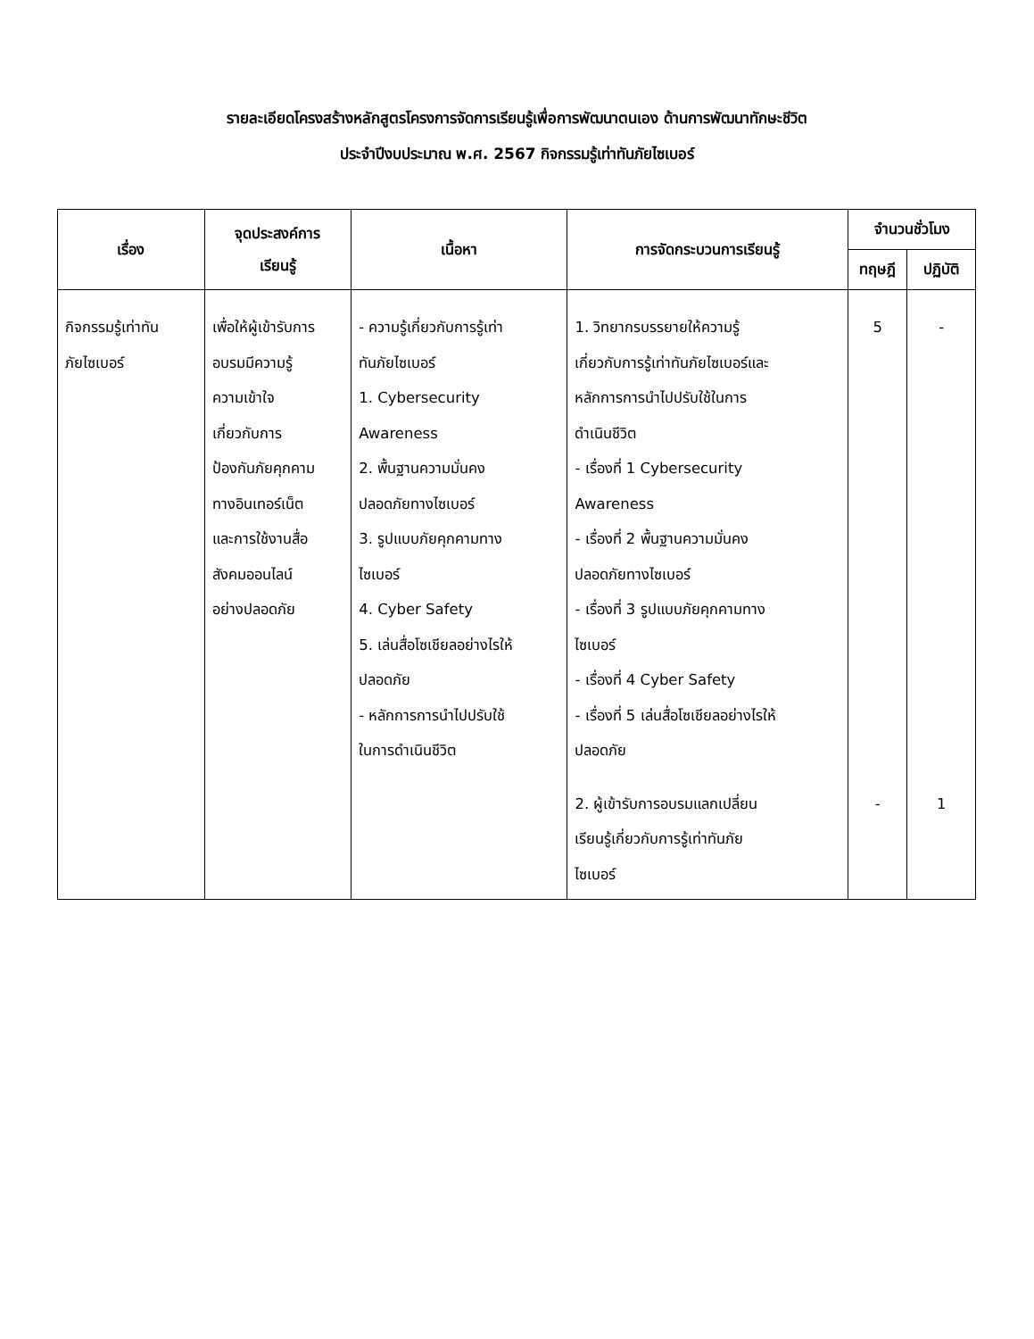รายละเอียดโครงสร้างหลักสูตรโครงการจัดการเรียนรู้เพื่อการพัฒนาตนเอง ด้านการพัฒนาทักษะชีวิต
ประจำปีงบประมาณ พ.ศ. 2567 กิจกรรมรู้เท่าทันภัยไซเบอร์
| เรื่อง | จุดประสงค์การ เรียนรู้ | เนื้อหา | การจัดกระบวนการเรียนรู้ | จำนวนชั่วโมง | |
| --- | --- | --- | --- | --- | --- |
| | | | | ทฤษฎี | ปฏิบัติ |
| กิจกรรมรู้เท่าทัน ภัยไซเบอร์ | เพื่อให้ผู้เข้ารับการ อบรมมีความรู้ ความเข้าใจ เกี่ยวกับการ ป้องกันภัยคุกคาม ทางอินเทอร์เน็ต และการใช้งานสื่อ สังคมออนไลน์ อย่างปลอดภัย | - ความรู้เกี่ยวกับการรู้เท่า ทันภัยไซเบอร์ 1. Cybersecurity Awareness 2. พื้นฐานความมั่นคง ปลอดภัยทางไซเบอร์ 3. รูปแบบภัยคุกคามทาง ไซเบอร์ 4. Cyber Safety 5. เล่นสื่อโซเชียลอย่างไรให้ ปลอดภัย - หลักการการนำไปปรับใช้ ในการดำเนินชีวิต | 1. วิทยากรบรรยายให้ความรู้ เกี่ยวกับการรู้เท่าทันภัยไซเบอร์และ หลักการการนำไปปรับใช้ในการ ดำเนินชีวิต - เรื่องที่ 1 Cybersecurity Awareness - เรื่องที่ 2 พื้นฐานความมั่นคง ปลอดภัยทางไซเบอร์ - เรื่องที่ 3 รูปแบบภัยคุกคามทาง ไซเบอร์ - เรื่องที่ 4 Cyber Safety - เรื่องที่ 5 เล่นสื่อโซเชียลอย่างไรให้ ปลอดภัย | 5 | - |
| | | | 2. ผู้เข้ารับการอบรมแลกเปลี่ยน เรียนรู้เกี่ยวกับการรู้เท่าทันภัย ไซเบอร์ | - | 1 |